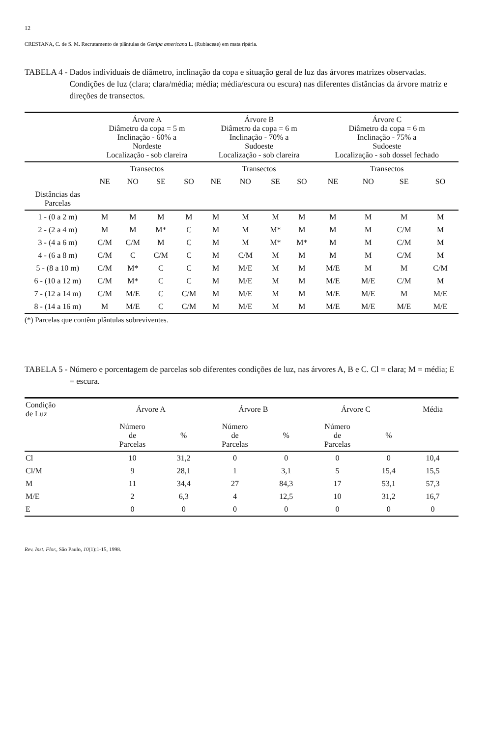12
CRESTANA, C. de S. M. Recrutamento de plântulas de Genipa americana L. (Rubiaceae) em mata ripária.
TABELA 4 - Dados individuais de diâmetro, inclinação da copa e situação geral de luz das árvores matrizes observadas. Condições de luz (clara; clara/média; média; média/escura ou escura) nas diferentes distâncias da árvore matriz e direções de transectos.
| | Árvore A Diâmetro da copa = 5 m Inclinação - 60% a Nordeste Localização - sob clareira | | | | Árvore B Diâmetro da copa = 6 m Inclinação - 70% a Sudoeste Localização - sob clareira | | | | Árvore C Diâmetro da copa = 6 m Inclinação - 75% a Sudoeste Localização - sob dossel fechado | | | |
| | Transectos | | | | Transectos | | | | Transectos | | | |
| | NE | NO | SE | SO | NE | NO | SE | SO | NE | NO | SE | SO |
| Distâncias das Parcelas | | | | | | | | | | | | |
| 1 - (0 a 2 m) | M | M | M | M | M | M | M | M | M | M | M | M |
| 2 - (2 a 4 m) | M | M | M* | C | M | M | M* | M | M | M | C/M | M |
| 3 - (4 a 6 m) | C/M | C/M | M | C | M | M | M* | M* | M | M | C/M | M |
| 4 - (6 a 8 m) | C/M | C | C/M | C | M | C/M | M | M | M | M | C/M | M |
| 5 - (8 a 10 m) | C/M | M* | C | C | M | M/E | M | M | M/E | M | M | C/M |
| 6 - (10 a 12 m) | C/M | M* | C | C | M | M/E | M | M | M/E | M/E | C/M | M |
| 7 - (12 a 14 m) | C/M | M/E | C | C/M | M | M/E | M | M | M/E | M/E | M | M/E |
| 8 - (14 a 16 m) | M | M/E | C | C/M | M | M/E | M | M | M/E | M/E | M/E | M/E |
(*) Parcelas que contêm plântulas sobreviventes.
TABELA 5 - Número e porcentagem de parcelas sob diferentes condições de luz, nas árvores A, B e C. Cl = clara; M = média; E = escura.
| Condição de Luz | Árvore A | | Árvore B | | Árvore C | | Média |
| | Número de Parcelas | % | Número de Parcelas | % | Número de Parcelas | % | |
| Cl | 10 | 31,2 | 0 | 0 | 0 | 0 | 10,4 |
| Cl/M | 9 | 28,1 | 1 | 3,1 | 5 | 15,4 | 15,5 |
| M | 11 | 34,4 | 27 | 84,3 | 17 | 53,1 | 57,3 |
| M/E | 2 | 6,3 | 4 | 12,5 | 10 | 31,2 | 16,7 |
| E | 0 | 0 | 0 | 0 | 0 | 0 | 0 |
Rev. Inst. Flor., São Paulo, 10(1):1-15, 1998.